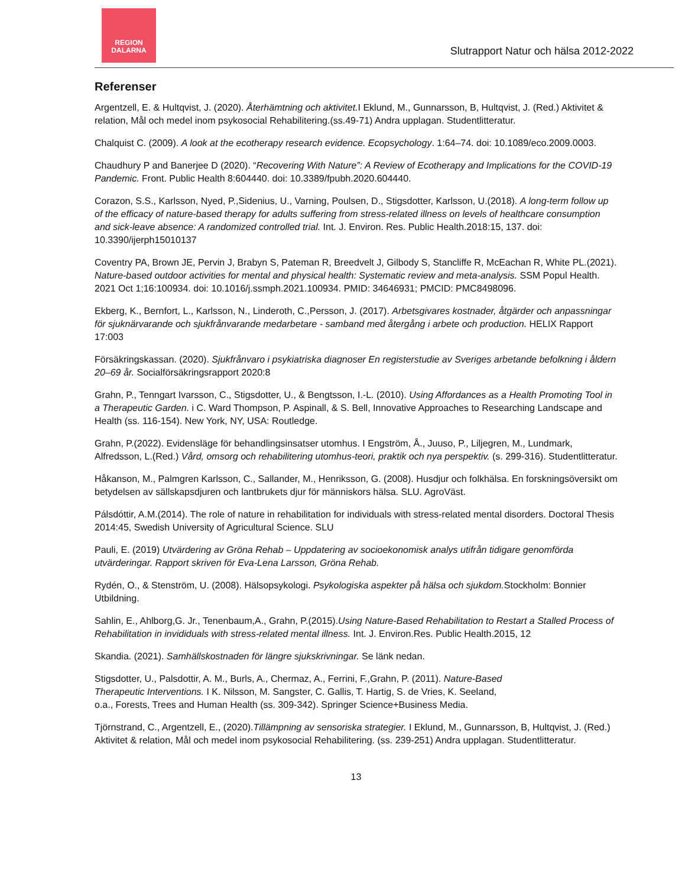REGION
DALARNA
Slutrapport Natur och hälsa 2012-2022
Referenser
Argentzell, E. & Hultqvist, J. (2020). Återhämtning och aktivitet. I Eklund, M., Gunnarsson, B, Hultqvist, J. (Red.) Aktivitet & relation, Mål och medel inom psykosocial Rehabilitering.(ss.49-71) Andra upplagan. Studentlitteratur.
Chalquist C. (2009). A look at the ecotherapy research evidence. Ecopsychology. 1:64–74. doi: 10.1089/eco.2009.0003.
Chaudhury P and Banerjee D (2020). “Recovering With Nature”: A Review of Ecotherapy and Implications for the COVID-19 Pandemic. Front. Public Health 8:604440. doi: 10.3389/fpubh.2020.604440.
Corazon, S.S., Karlsson, Nyed, P.,Sidenius, U., Varning, Poulsen, D., Stigsdotter, Karlsson, U.(2018). A long-term follow up of the efficacy of nature-based therapy for adults suffering from stress-related illness on levels of healthcare consumption and sick-leave absence: A randomized controlled trial. Int. J. Environ. Res. Public Health.2018:15, 137. doi: 10.3390/ijerph15010137
Coventry PA, Brown JE, Pervin J, Brabyn S, Pateman R, Breedvelt J, Gilbody S, Stancliffe R, McEachan R, White PL.(2021). Nature-based outdoor activities for mental and physical health: Systematic review and meta-analysis. SSM Popul Health. 2021 Oct 1;16:100934. doi: 10.1016/j.ssmph.2021.100934. PMID: 34646931; PMCID: PMC8498096.
Ekberg, K., Bernfort, L., Karlsson, N., Linderoth, C.,Persson, J. (2017). Arbetsgivares kostnader, åtgärder och anpassningar för sjuknärvarande och sjukfrånvarande medarbetare - samband med återgång i arbete och production. HELIX Rapport 17:003
Försäkringskassan. (2020). Sjukfrånvaro i psykiatriska diagnoser En registerstudie av Sveriges arbetande befolkning i åldern 20–69 år. Socialförsäkringsrapport 2020:8
Grahn, P., Tenngart Ivarsson, C., Stigsdotter, U., & Bengtsson, I.-L. (2010). Using Affordances as a Health Promoting Tool in a Therapeutic Garden. i C. Ward Thompson, P. Aspinall, & S. Bell, Innovative Approaches to Researching Landscape and Health (ss. 116-154). New York, NY, USA: Routledge.
Grahn, P.(2022). Evidensläge för behandlingsinsatser utomhus. I Engström, Å., Juuso, P., Liljegren, M., Lundmark, Alfredsson, L.(Red.) Vård, omsorg och rehabilitering utomhus-teori, praktik och nya perspektiv. (s. 299-316). Studentlitteratur.
Håkanson, M., Palmgren Karlsson, C., Sallander, M., Henriksson, G. (2008). Husdjur och folkhälsa. En forskningsöversikt om betydelsen av sällskapsdjuren och lantbrukets djur för människors hälsa. SLU. AgroVäst.
Pálsdóttir, A.M.(2014). The role of nature in rehabilitation for individuals with stress-related mental disorders. Doctoral Thesis 2014:45, Swedish University of Agricultural Science. SLU
Pauli, E. (2019) Utvärdering av Gröna Rehab – Uppdatering av socioekonomisk analys utifrån tidigare genomförda utvärderingar. Rapport skriven för Eva-Lena Larsson, Gröna Rehab.
Rydén, O., & Stenström, U. (2008). Hälsopsykologi. Psykologiska aspekter på hälsa och sjukdom. Stockholm: Bonnier Utbildning.
Sahlin, E., Ahlborg,G. Jr., Tenenbaum,A., Grahn, P.(2015).Using Nature-Based Rehabilitation to Restart a Stalled Process of Rehabilitation in invididuals with stress-related mental illness. Int. J. Environ.Res. Public Health.2015, 12
Skandia. (2021). Samhällskostnaden för längre sjukskrivningar. Se länk nedan.
Stigsdotter, U., Palsdottir, A. M., Burls, A., Chermaz, A., Ferrini, F.,Grahn, P. (2011). Nature-Based Therapeutic Interventions. I K. Nilsson, M. Sangster, C. Gallis, T. Hartig, S. de Vries, K. Seeland, o.a., Forests, Trees and Human Health (ss. 309-342). Springer Science+Business Media.
Tjörnstrand, C., Argentzell, E., (2020).Tillämpning av sensoriska strategier. I Eklund, M., Gunnarsson, B, Hultqvist, J. (Red.) Aktivitet & relation, Mål och medel inom psykosocial Rehabilitering. (ss. 239-251) Andra upplagan. Studentlitteratur.
13